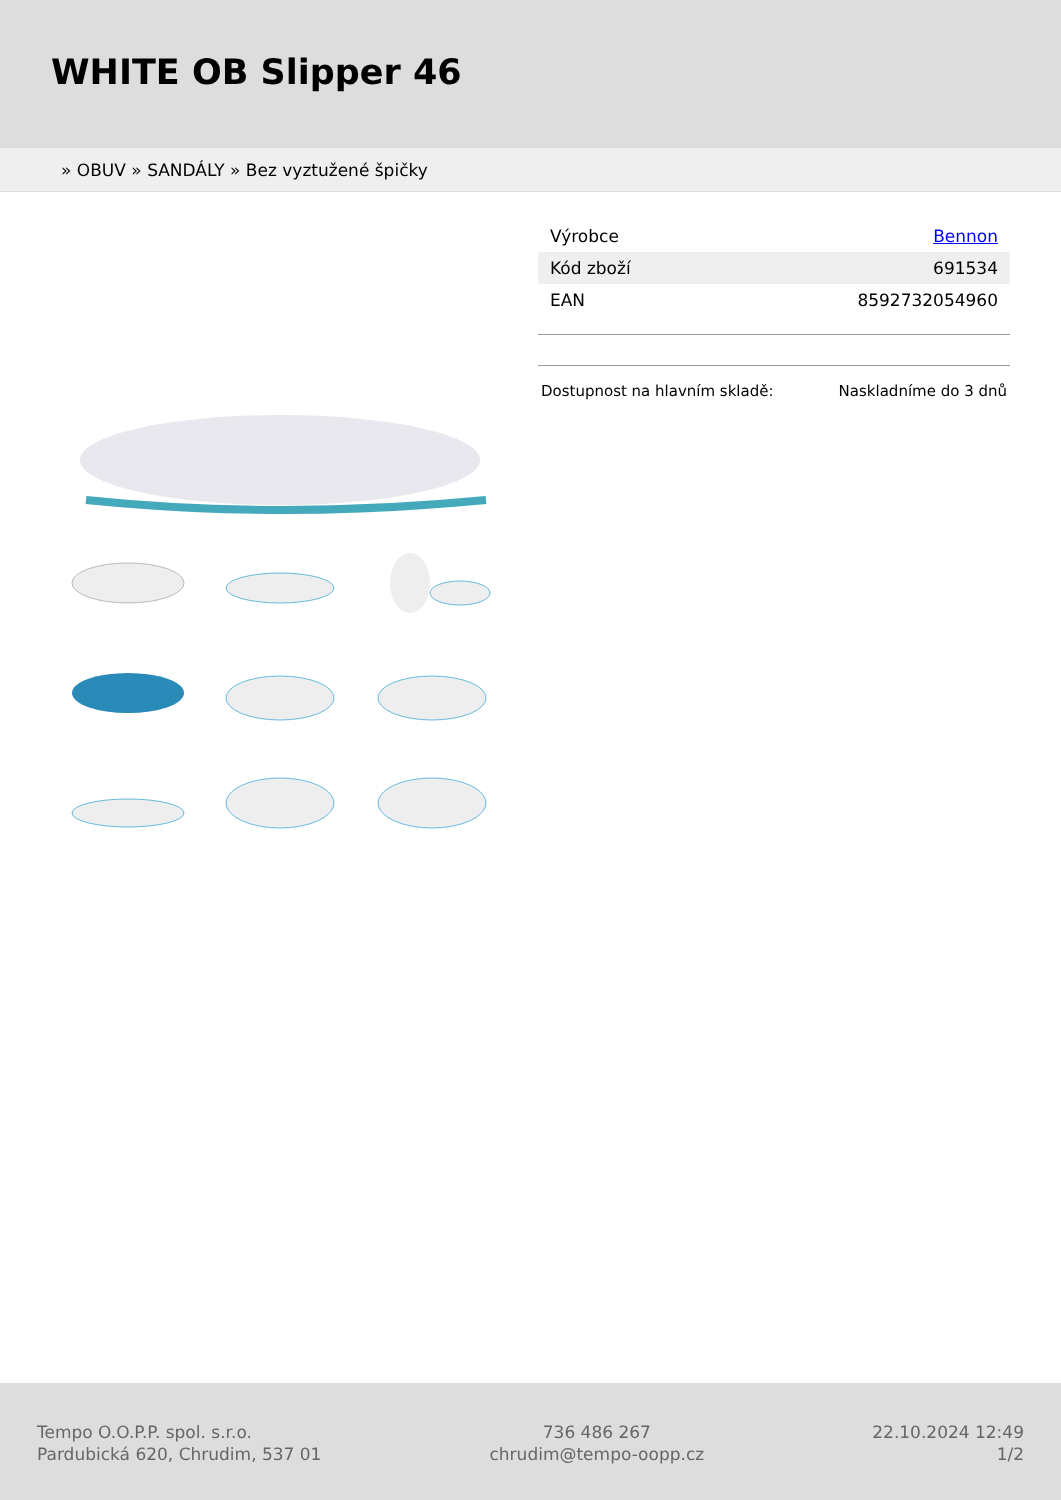WHITE OB Slipper 46
» OBUV » SANDÁLY » Bez vyztužené špičky
| Výrobce | Bennon |
| Kód zboží | 691534 |
| EAN | 8592732054960 |
Dostupnost na hlavním skladě: Naskladníme do 3 dnů
Tempo O.O.P.P. spol. s.r.o.
Pardubická 620, Chrudim, 537 01
736 486 267
chrudim@tempo-oopp.cz
22.10.2024 12:49
1/2